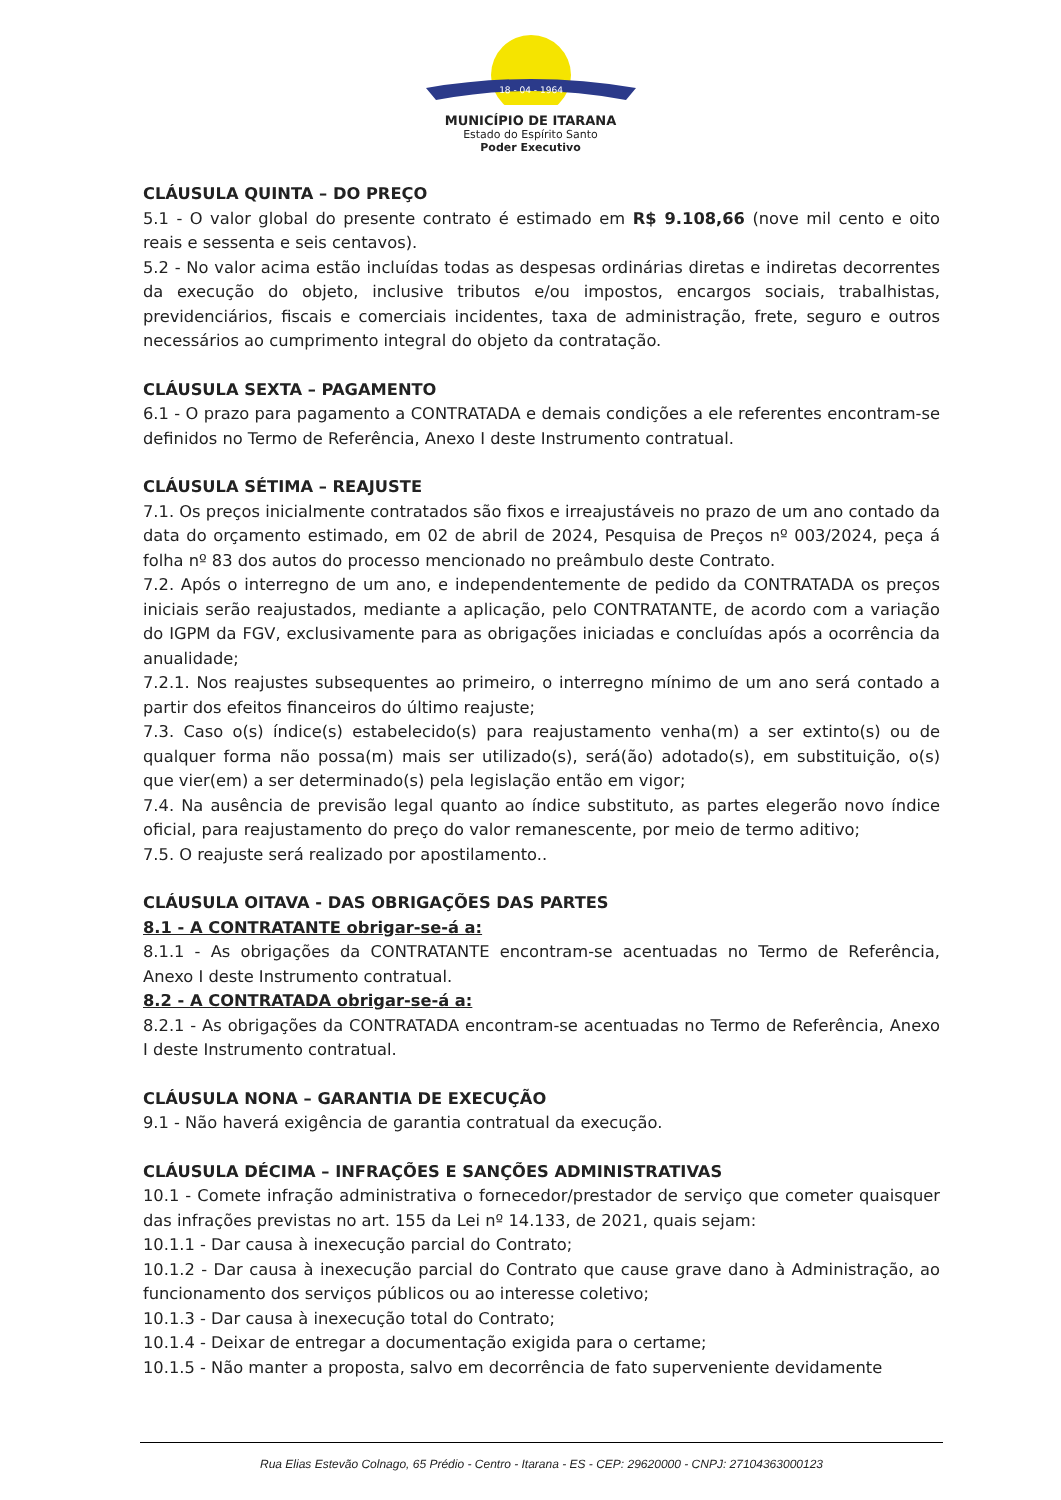18 - 04 - 1964
MUNICÍPIO DE ITARANA
Estado do Espírito Santo
Poder Executivo
CLÁUSULA QUINTA – DO PREÇO
5.1 - O valor global do presente contrato é estimado em R$ 9.108,66 (nove mil cento e oito reais e sessenta e seis centavos).
5.2 - No valor acima estão incluídas todas as despesas ordinárias diretas e indiretas decorrentes da execução do objeto, inclusive tributos e/ou impostos, encargos sociais, trabalhistas, previdenciários, fiscais e comerciais incidentes, taxa de administração, frete, seguro e outros necessários ao cumprimento integral do objeto da contratação.
CLÁUSULA SEXTA – PAGAMENTO
6.1 - O prazo para pagamento a CONTRATADA e demais condições a ele referentes encontram-se definidos no Termo de Referência, Anexo I deste Instrumento contratual.
CLÁUSULA SÉTIMA – REAJUSTE
7.1. Os preços inicialmente contratados são fixos e irreajustáveis no prazo de um ano contado da data do orçamento estimado, em 02 de abril de 2024, Pesquisa de Preços nº 003/2024, peça á folha nº 83 dos autos do processo mencionado no preâmbulo deste Contrato.
7.2. Após o interregno de um ano, e independentemente de pedido da CONTRATADA os preços iniciais serão reajustados, mediante a aplicação, pelo CONTRATANTE, de acordo com a variação do IGPM da FGV, exclusivamente para as obrigações iniciadas e concluídas após a ocorrência da anualidade;
7.2.1. Nos reajustes subsequentes ao primeiro, o interregno mínimo de um ano será contado a partir dos efeitos financeiros do último reajuste;
7.3. Caso o(s) índice(s) estabelecido(s) para reajustamento venha(m) a ser extinto(s) ou de qualquer forma não possa(m) mais ser utilizado(s), será(ão) adotado(s), em substituição, o(s) que vier(em) a ser determinado(s) pela legislação então em vigor;
7.4. Na ausência de previsão legal quanto ao índice substituto, as partes elegerão novo índice oficial, para reajustamento do preço do valor remanescente, por meio de termo aditivo;
7.5. O reajuste será realizado por apostilamento..
CLÁUSULA OITAVA - DAS OBRIGAÇÕES DAS PARTES
8.1 - A CONTRATANTE obrigar-se-á a:
8.1.1 - As obrigações da CONTRATANTE encontram-se acentuadas no Termo de Referência, Anexo I deste Instrumento contratual.
8.2 - A CONTRATADA obrigar-se-á a:
8.2.1 - As obrigações da CONTRATADA encontram-se acentuadas no Termo de Referência, Anexo I deste Instrumento contratual.
CLÁUSULA NONA – GARANTIA DE EXECUÇÃO
9.1 - Não haverá exigência de garantia contratual da execução.
CLÁUSULA DÉCIMA – INFRAÇÕES E SANÇÕES ADMINISTRATIVAS
10.1 - Comete infração administrativa o fornecedor/prestador de serviço que cometer quaisquer das infrações previstas no art. 155 da Lei nº 14.133, de 2021, quais sejam:
10.1.1 - Dar causa à inexecução parcial do Contrato;
10.1.2 - Dar causa à inexecução parcial do Contrato que cause grave dano à Administração, ao funcionamento dos serviços públicos ou ao interesse coletivo;
10.1.3 - Dar causa à inexecução total do Contrato;
10.1.4 - Deixar de entregar a documentação exigida para o certame;
10.1.5 - Não manter a proposta, salvo em decorrência de fato superveniente devidamente
Rua Elias Estevão Colnago, 65 Prédio - Centro - Itarana - ES - CEP: 29620000 - CNPJ: 27104363000123